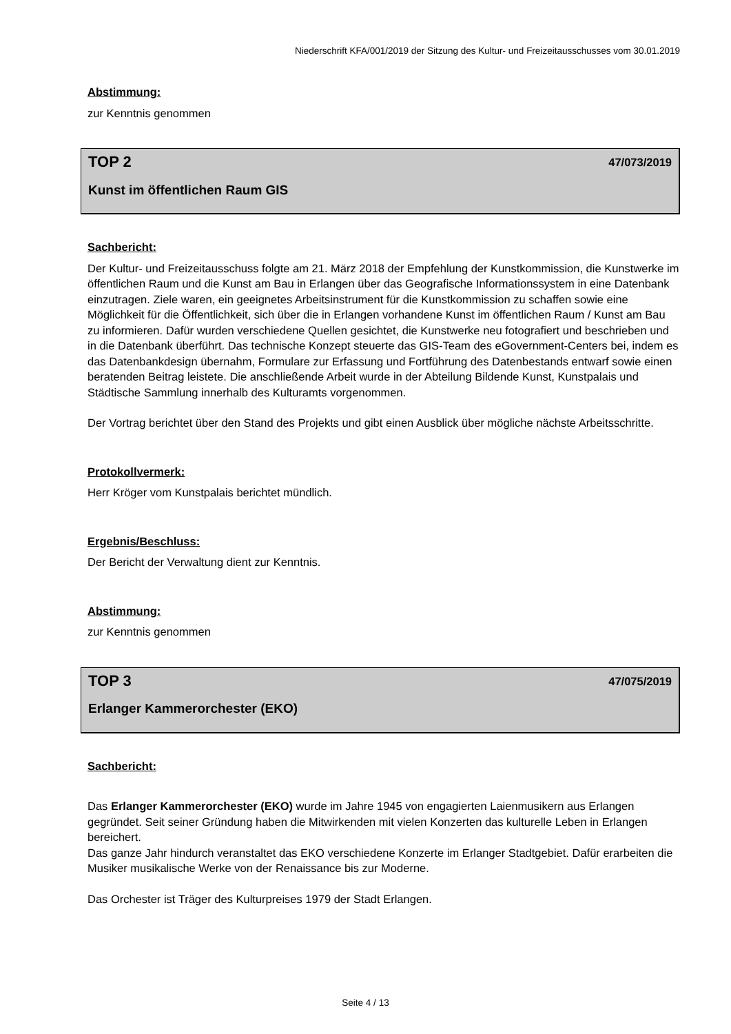Niederschrift KFA/001/2019 der Sitzung des Kultur- und Freizeitausschusses vom 30.01.2019
Abstimmung:
zur Kenntnis genommen
TOP 2 47/073/2019
Kunst im öffentlichen Raum GIS
Sachbericht:
Der Kultur- und Freizeitausschuss folgte am 21. März 2018 der Empfehlung der Kunstkommission, die Kunstwerke im öffentlichen Raum und die Kunst am Bau in Erlangen über das Geografische Informationssystem in eine Datenbank einzutragen. Ziele waren, ein geeignetes Arbeitsinstrument für die Kunstkommission zu schaffen sowie eine Möglichkeit für die Öffentlichkeit, sich über die in Erlangen vorhandene Kunst im öffentlichen Raum / Kunst am Bau zu informieren. Dafür wurden verschiedene Quellen gesichtet, die Kunstwerke neu fotografiert und beschrieben und in die Datenbank überführt. Das technische Konzept steuerte das GIS-Team des eGovernment-Centers bei, indem es das Datenbankdesign übernahm, Formulare zur Erfassung und Fortführung des Datenbestands entwarf sowie einen beratenden Beitrag leistete. Die anschließende Arbeit wurde in der Abteilung Bildende Kunst, Kunstpalais und Städtische Sammlung innerhalb des Kulturamts vorgenommen.
Der Vortrag berichtet über den Stand des Projekts und gibt einen Ausblick über mögliche nächste Arbeitsschritte.
Protokollvermerk:
Herr Kröger vom Kunstpalais berichtet mündlich.
Ergebnis/Beschluss:
Der Bericht der Verwaltung dient zur Kenntnis.
Abstimmung:
zur Kenntnis genommen
TOP 3 47/075/2019
Erlanger Kammerorchester (EKO)
Sachbericht:
Das Erlanger Kammerorchester (EKO) wurde im Jahre 1945 von engagierten Laienmusikern aus Erlangen gegründet. Seit seiner Gründung haben die Mitwirkenden mit vielen Konzerten das kulturelle Leben in Erlangen bereichert.
Das ganze Jahr hindurch veranstaltet das EKO verschiedene Konzerte im Erlanger Stadtgebiet. Dafür erarbeiten die Musiker musikalische Werke von der Renaissance bis zur Moderne.
Das Orchester ist Träger des Kulturpreises 1979 der Stadt Erlangen.
Seite 4 / 13